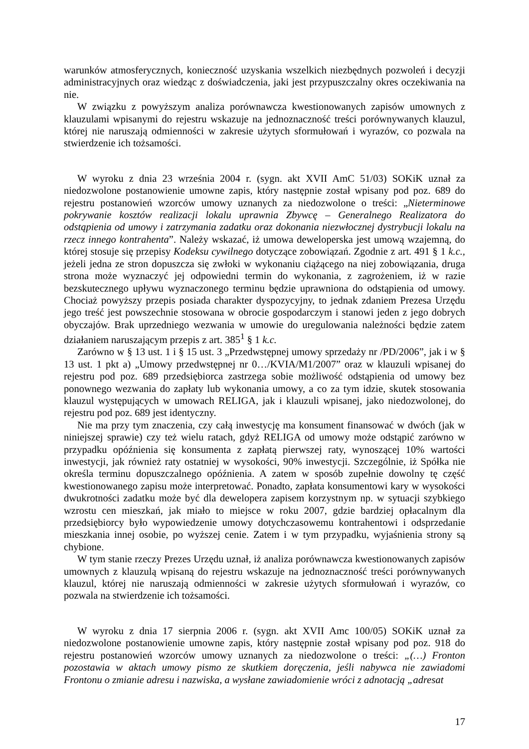warunków atmosferycznych, konieczność uzyskania wszelkich niezbędnych pozwoleń i decyzji administracyjnych oraz wiedząc z doświadczenia, jaki jest przypuszczalny okres oczekiwania na nie.
W związku z powyższym analiza porównawcza kwestionowanych zapisów umownych z klauzulami wpisanymi do rejestru wskazuje na jednoznaczność treści porównywanych klauzul, której nie naruszają odmienności w zakresie użytych sformułowań i wyrazów, co pozwala na stwierdzenie ich tożsamości.
W wyroku z dnia 23 września 2004 r. (sygn. akt XVII AmC 51/03) SOKiK uznał za niedozwolone postanowienie umowne zapis, który następnie został wpisany pod poz. 689 do rejestru postanowień wzorców umowy uznanych za niedozwolone o treści: „Nieterminowe pokrywanie kosztów realizacji lokalu uprawnia Zbywcę – Generalnego Realizatora do odstąpienia od umowy i zatrzymania zadatku oraz dokonania niezwłocznej dystrybucji lokalu na rzecz innego kontrahenta”. Należy wskazać, iż umowa deweloperska jest umową wzajemną, do której stosuje się przepisy Kodeksu cywilnego dotyczące zobowiązań. Zgodnie z art. 491 § 1 k.c., jeżeli jedna ze stron dopuszcza się zwłoki w wykonaniu ciążącego na niej zobowiązania, druga strona może wyznaczyć jej odpowiedni termin do wykonania, z zagrożeniem, iż w razie bezskutecznego upływu wyznaczonego terminu będzie uprawniona do odstąpienia od umowy. Chociaż powyższy przepis posiada charakter dyspozycyjny, to jednak zdaniem Prezesa Urzędu jego treść jest powszechnie stosowana w obrocie gospodarczym i stanowi jeden z jego dobrych obyczajów. Brak uprzedniego wezwania w umowie do uregulowania należności będzie zatem działaniem naruszającym przepis z art. 385<sup>1</sup> § 1 k.c.
Zarówno w § 13 ust. 1 i § 15 ust. 3 „Przedwstępnej umowy sprzedaży nr /PD/2006”, jak i w § 13 ust. 1 pkt a) „Umowy przedwstępnej nr 0…/KVIA/M1/2007” oraz w klauzuli wpisanej do rejestru pod poz. 689 przedsiębiorca zastrzega sobie możliwość odstąpienia od umowy bez ponownego wezwania do zapłaty lub wykonania umowy, a co za tym idzie, skutek stosowania klauzul występujących w umowach RELIGA, jak i klauzuli wpisanej, jako niedozwolonej, do rejestru pod poz. 689 jest identyczny.
Nie ma przy tym znaczenia, czy całą inwestycję ma konsument finansować w dwóch (jak w niniejszej sprawie) czy też wielu ratach, gdyż RELIGA od umowy może odstąpić zarówno w przypadku opóźnienia się konsumenta z zapłatą pierwszej raty, wynoszącej 10% wartości inwestycji, jak również raty ostatniej w wysokości, 90% inwestycji. Szczególnie, iż Spółka nie określa terminu dopuszczalnego opóźnienia. A zatem w sposób zupełnie dowolny tę część kwestionowanego zapisu może interpretować. Ponadto, zapłata konsumentowi kary w wysokości dwukrotności zadatku może być dla dewelopera zapisem korzystnym np. w sytuacji szybkiego wzrostu cen mieszkań, jak miało to miejsce w roku 2007, gdzie bardziej opłacalnym dla przedsiębiorcy było wypowiedzenie umowy dotychczasowemu kontrahentowi i odsprzedanie mieszkania innej osobie, po wyższej cenie. Zatem i w tym przypadku, wyjaśnienia strony są chybione.
W tym stanie rzeczy Prezes Urzędu uznał, iż analiza porównawcza kwestionowanych zapisów umownych z klauzulą wpisaną do rejestru wskazuje na jednoznaczność treści porównywanych klauzul, której nie naruszają odmienności w zakresie użytych sformułowań i wyrazów, co pozwala na stwierdzenie ich tożsamości.
W wyroku z dnia 17 sierpnia 2006 r. (sygn. akt XVII Amc 100/05) SOKiK uznał za niedozwolone postanowienie umowne zapis, który następnie został wpisany pod poz. 918 do rejestru postanowień wzorców umowy uznanych za niedozwolone o treści: „(…) Fronton pozostawia w aktach umowy pismo ze skutkiem doręczenia, jeśli nabywca nie zawiadomi Frontonu o zmianie adresu i nazwiska, a wysłane zawiadomienie wróci z adnotacją „adresat
17